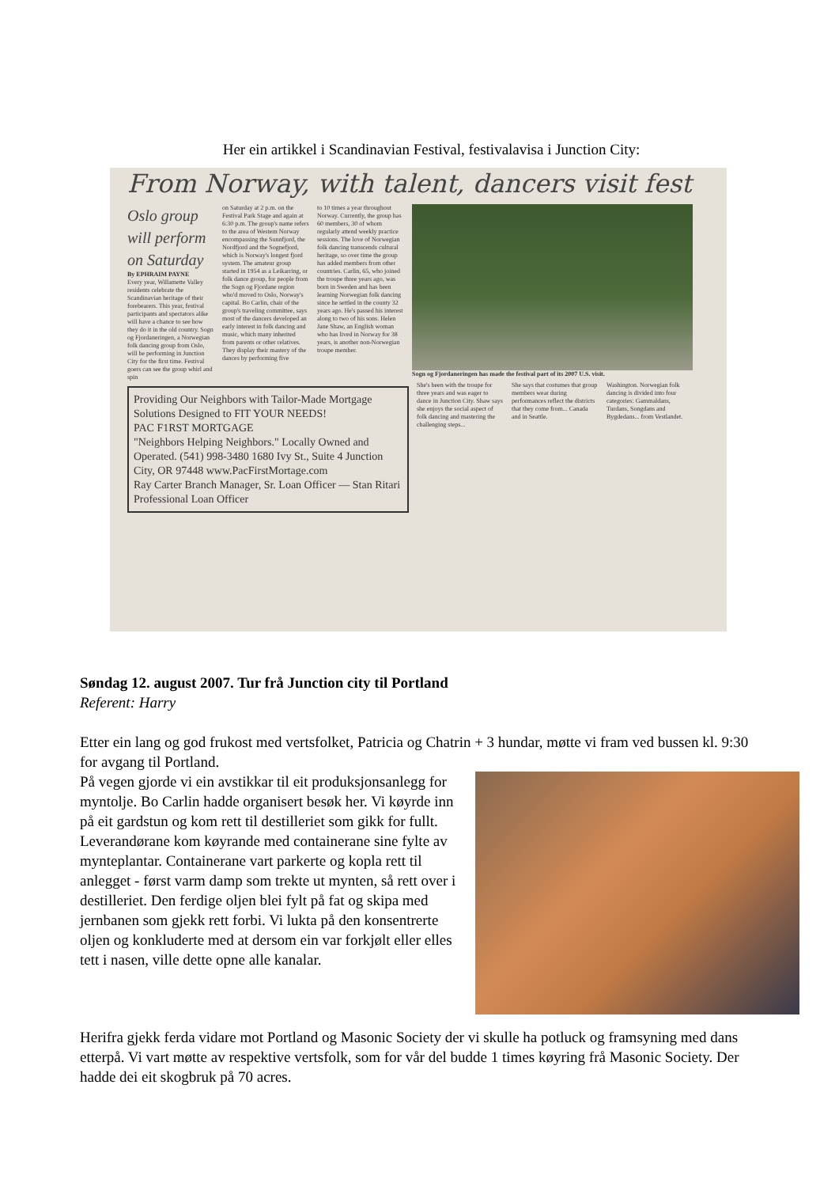Her ein artikkel i Scandinavian Festival, festivalavisa i Junction City:
From Norway, with talent, dancers visit fest
Oslo group will perform on Saturday
By EPHRAIM PAYNE
Every year, Willamette Valley residents celebrate the Scandinavian heritage of their forebearers. This year, festival participants and spectators alike will have a chance to see how they do it in the old country. Sogn og Fjordaneringen, a Norwegian folk dancing group from Oslo, will be performing in Junction City for the first time. Festival goers can see the group whirl and spin
on Saturday at 2 p.m. on the Festival Park Stage and again at 6:30 p.m. The group's name refers to the area of Western Norway encompassing the Sunnfjord, the Nordfjord and the Sognefjord, which is Norway's longest fjord system. The amateur group started in 1954 as a Leikarring, or folk dance group, for people from the Sogn og Fjordane region who'd moved to Oslo, Norway's capital. Bo Carlin, chair of the group's traveling committee, says most of the dancers developed an early interest in folk dancing and music, which many inherited from parents or other relatives. They display their mastery of the dances by performing five
to 10 times a year throughout Norway. Currently, the group has 60 members, 30 of whom regularly attend weekly practice sessions. The love of Norwegian folk dancing transcends cultural heritage, so over time the group has added members from other countries. Carlin, 65, who joined the troupe three years ago, was born in Sweden and has been learning Norwegian folk dancing since he settled in the county 32 years ago. He's passed his interest along to two of his sons. Helen Jane Shaw, an English woman who has lived in Norway for 38 years, is another non-Norwegian troupe member.
Sogn og Fjordaneringen has made the festival part of its 2007 U.S. visit.
Providing Our Neighbors with Tailor-Made Mortgage Solutions Designed to FIT YOUR NEEDS!
PAC F1RST MORTGAGE
"Neighbors Helping Neighbors." Locally Owned and Operated. (541) 998-3480 1680 Ivy St., Suite 4 Junction City, OR 97448 www.PacFirstMortage.com
Ray Carter Branch Manager, Sr. Loan Officer — Stan Ritari Professional Loan Officer
She's been with the troupe for three years and was eager to dance in Junction City. Shaw says she enjoys the social aspect of folk dancing and mastering the challenging steps...
She says that costumes that group members wear during performances reflect the districts that they come from... Canada and in Seattle.
Washington. Norwegian folk dancing is divided into four categories: Gammaldans, Turdans, Songdans and Bygdedans... from Vestlandet.
Søndag 12. august 2007. Tur frå Junction city til Portland
Referent: Harry
Etter ein lang og god frukost med vertsfolket, Patricia og Chatrin + 3 hundar, møtte vi fram ved bussen kl. 9:30 for avgang til Portland.
På vegen gjorde vi ein avstikkar til eit produksjonsanlegg for myntolje. Bo Carlin hadde organisert besøk her. Vi køyrde inn på eit gardstun og kom rett til destilleriet som gikk for fullt. Leverandørane kom køyrande med containerane sine fylte av mynteplantar. Containerane vart parkerte og kopla rett til anlegget - først varm damp som trekte ut mynten, så rett over i destilleriet. Den ferdige oljen blei fylt på fat og skipa med jernbanen som gjekk rett forbi. Vi lukta på den konsentrerte oljen og konkluderte med at dersom ein var forkjølt eller elles tett i nasen, ville dette opne alle kanalar.
Herifra gjekk ferda vidare mot Portland og Masonic Society der vi skulle ha potluck og framsyning med dans etterpå. Vi vart møtte av respektive vertsfolk, som for vår del budde 1 times køyring frå Masonic Society. Der hadde dei eit skogbruk på 70 acres.